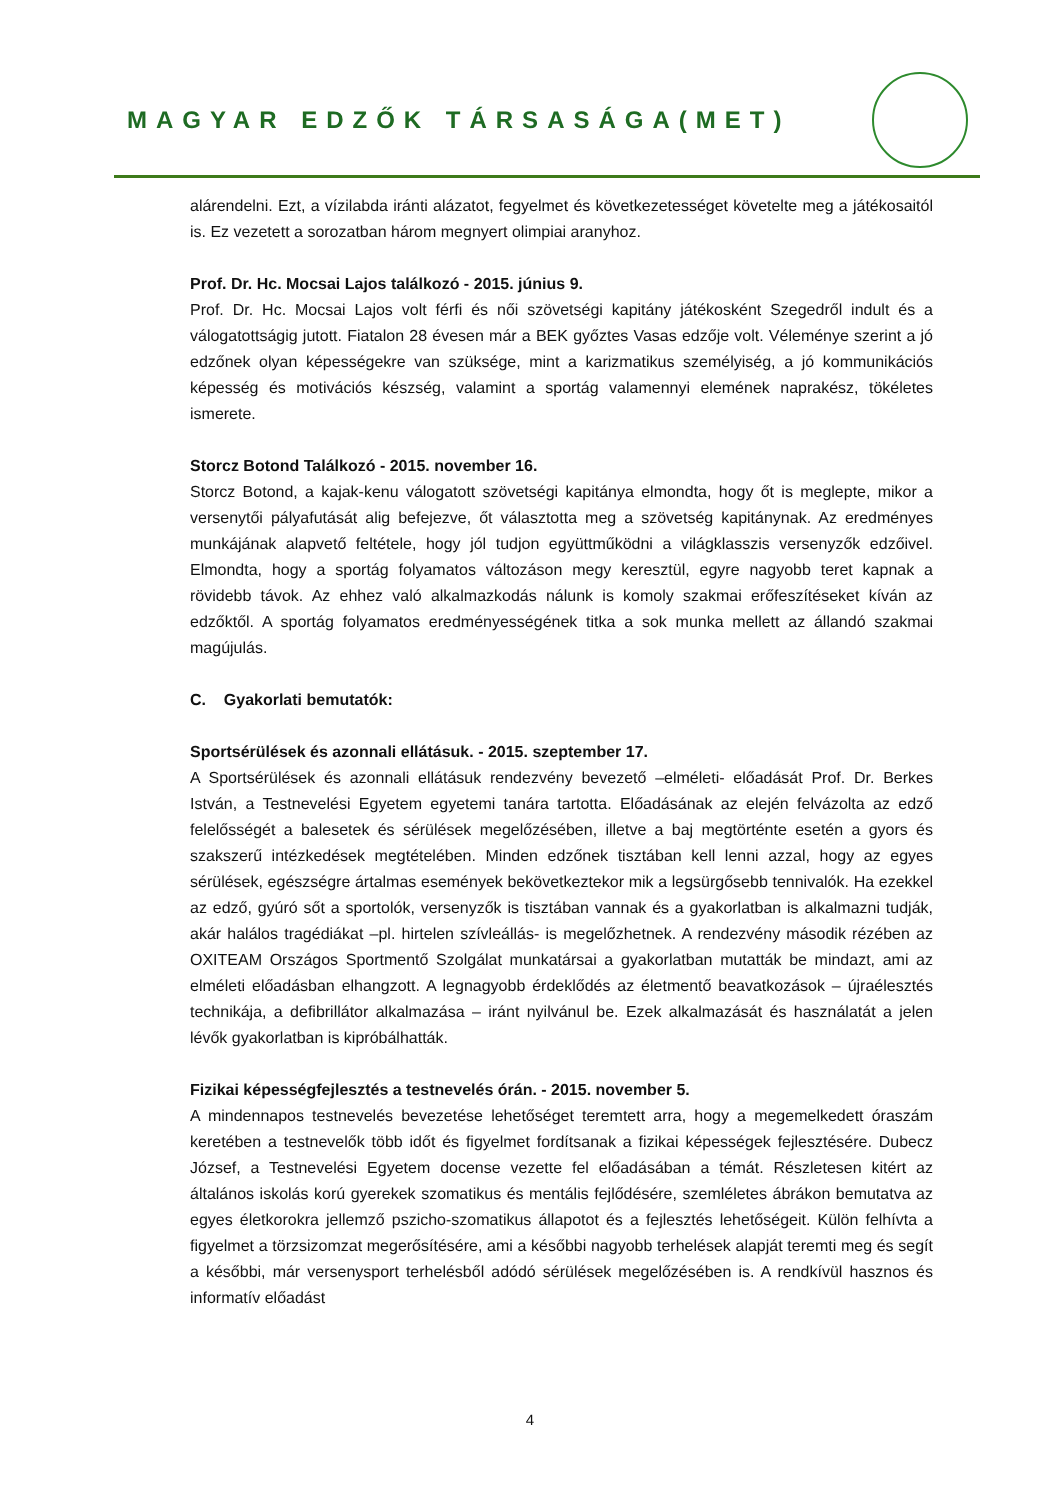MAGYAR EDZŐK TÁRSASÁGA(MET)
alárendelni. Ezt, a vízilabda iránti alázatot, fegyelmet és következetességet követelte meg a játékosaitól is. Ez vezetett a sorozatban három megnyert olimpiai aranyhoz.
Prof. Dr. Hc. Mocsai Lajos találkozó - 2015. június 9.
Prof. Dr. Hc. Mocsai Lajos volt férfi és női szövetségi kapitány játékosként Szegedről indult és a válogatottságig jutott. Fiatalon 28 évesen már a BEK győztes Vasas edzője volt. Véleménye szerint a jó edzőnek olyan képességekre van szüksége, mint a karizmatikus személyiség, a jó kommunikációs képesség és motivációs készség, valamint a sportág valamennyi elemének naprakész, tökéletes ismerete.
Storcz Botond Találkozó - 2015. november 16.
Storcz Botond, a kajak-kenu válogatott szövetségi kapitánya elmondta, hogy őt is meglepte, mikor a versenytői pályafutását alig befejezve, őt választotta meg a szövetség kapitánynak. Az eredményes munkájának alapvető feltétele, hogy jól tudjon együttműködni a világklasszis versenyzők edzőivel. Elmondta, hogy a sportág folyamatos változáson megy keresztül, egyre nagyobb teret kapnak a rövidebb távok. Az ehhez való alkalmazkodás nálunk is komoly szakmai erőfeszítéseket kíván az edzőktől. A sportág folyamatos eredményességének titka a sok munka mellett az állandó szakmai magújulás.
C. Gyakorlati bemutatók:
Sportsérülések és azonnali ellátásuk. - 2015. szeptember 17.
A Sportsérülések és azonnali ellátásuk rendezvény bevezető –elméleti- előadását Prof. Dr. Berkes István, a Testnevelési Egyetem egyetemi tanára tartotta. Előadásának az elején felvázolta az edző felelősségét a balesetek és sérülések megelőzésében, illetve a baj megtörténte esetén a gyors és szakszerű intézkedések megtételében. Minden edzőnek tisztában kell lenni azzal, hogy az egyes sérülések, egészségre ártalmas események bekövetkeztekor mik a legsürgősebb tennivalók. Ha ezekkel az edző, gyúró sőt a sportolók, versenyzők is tisztában vannak és a gyakorlatban is alkalmazni tudják, akár halálos tragédiákat –pl. hirtelen szívleállás- is megelőzhetnek. A rendezvény második rézében az OXITEAM Országos Sportmentő Szolgálat munkatársai a gyakorlatban mutatták be mindazt, ami az elméleti előadásban elhangzott. A legnagyobb érdeklődés az életmentő beavatkozások – újraélesztés technikája, a defibrillátor alkalmazása – iránt nyilvánul be. Ezek alkalmazását és használatát a jelen lévők gyakorlatban is kipróbálhatták.
Fizikai képességfejlesztés a testnevelés órán. - 2015. november 5.
A mindennapos testnevelés bevezetése lehetőséget teremtett arra, hogy a megemelkedett óraszám keretében a testnevelők több időt és figyelmet fordítsanak a fizikai képességek fejlesztésére. Dubecz József, a Testnevelési Egyetem docense vezette fel előadásában a témát. Részletesen kitért az általános iskolás korú gyerekek szomatikus és mentális fejlődésére, szemléletes ábrákon bemutatva az egyes életkorokra jellemző pszicho-szomatikus állapotot és a fejlesztés lehetőségeit. Külön felhívta a figyelmet a törzsizomzat megerősítésére, ami a későbbi nagyobb terhelések alapját teremti meg és segít a későbbi, már versenysport terhelésből adódó sérülések megelőzésében is. A rendkívül hasznos és informatív előadást
4